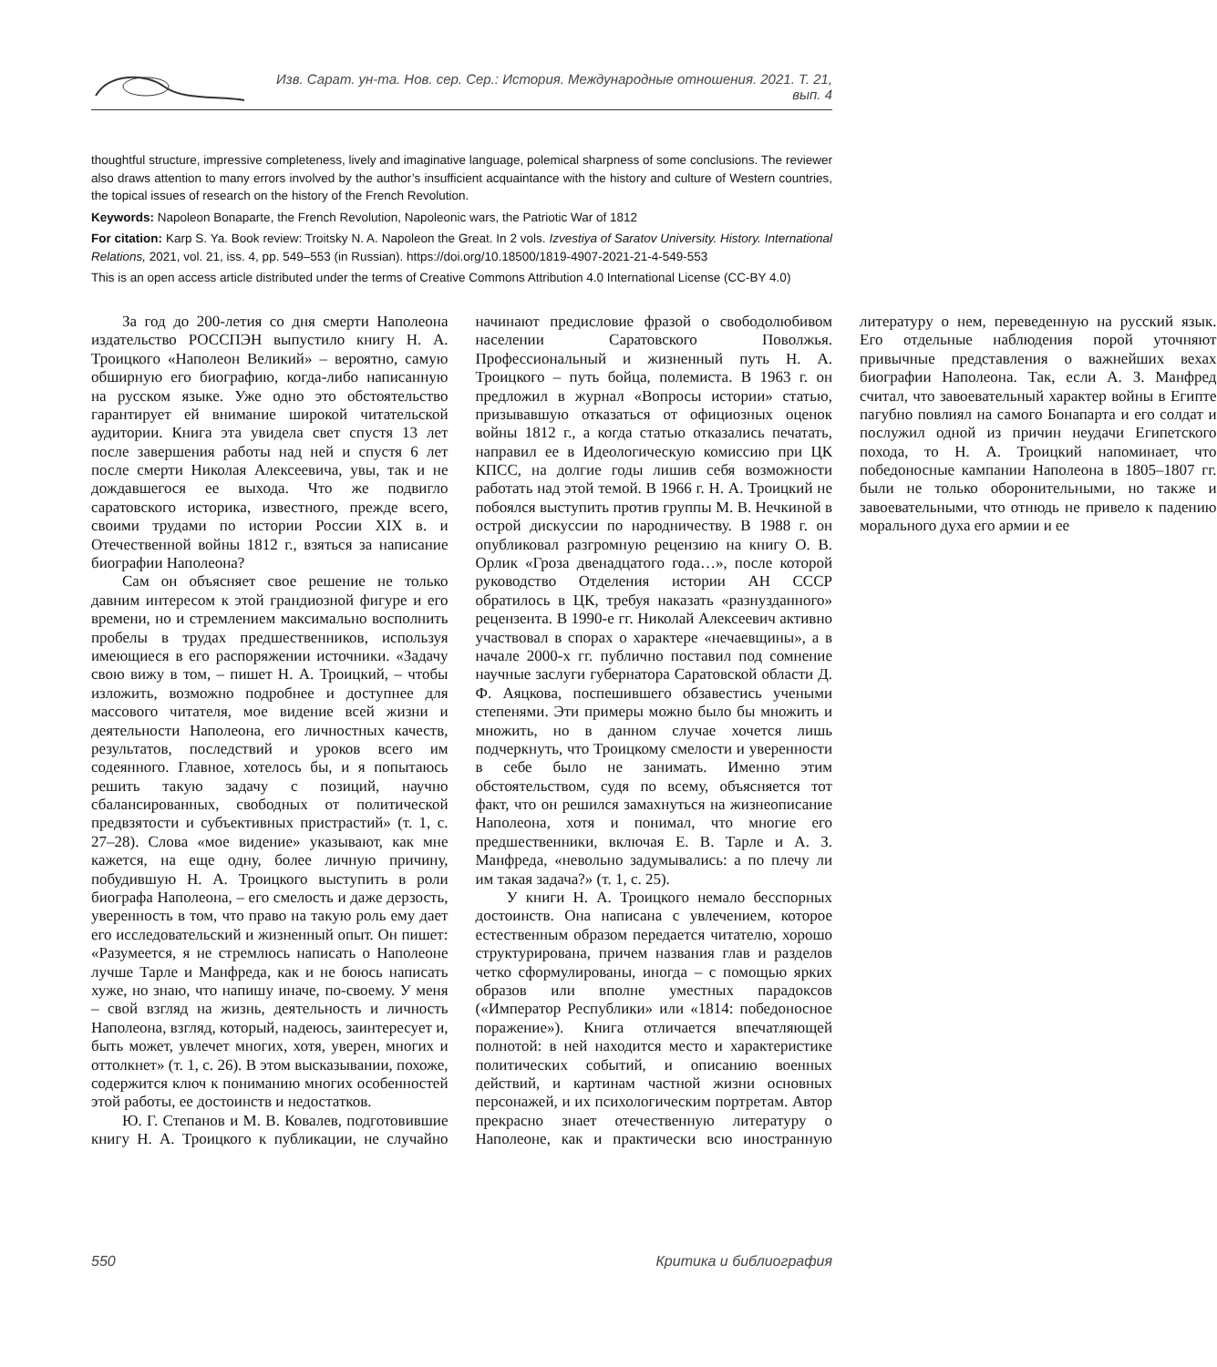Изв. Сарат. ун-та. Нов. сер. Сер.: История. Международные отношения. 2021. Т. 21, вып. 4
thoughtful structure, impressive completeness, lively and imaginative language, polemical sharpness of some conclusions. The reviewer also draws attention to many errors involved by the author’s insufficient acquaintance with the history and culture of Western countries, the topical issues of research on the history of the French Revolution.
Keywords: Napoleon Bonaparte, the French Revolution, Napoleonic wars, the Patriotic War of 1812
For citation: Karp S. Ya. Book review: Troitsky N. A. Napoleon the Great. In 2 vols. Izvestiya of Saratov University. History. International Relations, 2021, vol. 21, iss. 4, pp. 549–553 (in Russian). https://doi.org/10.18500/1819-4907-2021-21-4-549-553
This is an open access article distributed under the terms of Creative Commons Attribution 4.0 International License (CC-BY 4.0)
За год до 200-летия со дня смерти Наполеона издательство РОССПЭН выпустило книгу Н. А. Троицкого «Наполеон Великий» – вероятно, самую обширную его биографию, когда-либо написанную на русском языке. Уже одно это обстоятельство гарантирует ей внимание широкой читательской аудитории. Книга эта увидела свет спустя 13 лет после завершения работы над ней и спустя 6 лет после смерти Николая Алексеевича, увы, так и не дождавшегося ее выхода. Что же подвигло саратовского историка, известного, прежде всего, своими трудами по истории России XIX в. и Отечественной войны 1812 г., взяться за написание биографии Наполеона?
Сам он объясняет свое решение не только давним интересом к этой грандиозной фигуре и его времени, но и стремлением максимально восполнить пробелы в трудах предшественников, используя имеющиеся в его распоряжении источники. «Задачу свою вижу в том, – пишет Н. А. Троицкий, – чтобы изложить, возможно подробнее и доступнее для массового читателя, мое видение всей жизни и деятельности Наполеона, его личностных качеств, результатов, последствий и уроков всего им содеянного. Главное, хотелось бы, и я попытаюсь решить такую задачу с позиций, научно сбалансированных, свободных от политической предвзятости и субъективных пристрастий» (т. 1, с. 27–28). Слова «мое видение» указывают, как мне кажется, на еще одну, более личную причину, побудившую Н. А. Троицкого выступить в роли биографа Наполеона, – его смелость и даже дерзость, уверенность в том, что право на такую роль ему дает его исследовательский и жизненный опыт. Он пишет: «Разумеется, я не стремлюсь написать о Наполеоне лучше Тарле и Манфреда, как и не боюсь написать хуже, но знаю, что напишу иначе, по-своему. У меня – свой взгляд на жизнь, деятельность и личность Наполеона, взгляд, который, надеюсь, заинтересует и, быть может, увлечет многих, хотя, уверен, многих и оттолкнет» (т. 1, с. 26). В этом высказывании, похоже, содержится ключ к пониманию многих особенностей этой работы, ее достоинств и недостатков.
Ю. Г. Степанов и М. В. Ковалев, подготовившие книгу Н. А. Троицкого к публикации, не случайно начинают предисловие фразой о свободолюбивом населении Саратовского Поволжья. Профессиональный и жизненный путь Н. А. Троицкого – путь бойца, полемиста. В 1963 г. он предложил в журнал «Вопросы истории» статью, призывавшую отказаться от официозных оценок войны 1812 г., а когда статью отказались печатать, направил ее в Идеологическую комиссию при ЦК КПСС, на долгие годы лишив себя возможности работать над этой темой. В 1966 г. Н. А. Троицкий не побоялся выступить против группы М. В. Нечкиной в острой дискуссии по народничеству. В 1988 г. он опубликовал разгромную рецензию на книгу О. В. Орлик «Гроза двенадцатого года…», после которой руководство Отделения истории АН СССР обратилось в ЦК, требуя наказать «разнузданного» рецензента. В 1990-е гг. Николай Алексеевич активно участвовал в спорах о характере «нечаевщины», а в начале 2000-х гг. публично поставил под сомнение научные заслуги губернатора Саратовской области Д. Ф. Аяцкова, поспешившего обзавестись учеными степенями. Эти примеры можно было бы множить и множить, но в данном случае хочется лишь подчеркнуть, что Троицкому смелости и уверенности в себе было не занимать. Именно этим обстоятельством, судя по всему, объясняется тот факт, что он решился замахнуться на жизнеописание Наполеона, хотя и понимал, что многие его предшественники, включая Е. В. Тарле и А. З. Манфреда, «невольно задумывались: а по плечу ли им такая задача?» (т. 1, с. 25).
У книги Н. А. Троицкого немало бесспорных достоинств. Она написана с увлечением, которое естественным образом передается читателю, хорошо структурирована, причем названия глав и разделов четко сформулированы, иногда – с помощью ярких образов или вполне уместных парадоксов («Император Республики» или «1814: победоносное поражение»). Книга отличается впечатляющей полнотой: в ней находится место и характеристике политических событий, и описанию военных действий, и картинам частной жизни основных персонажей, и их психологическим портретам. Автор прекрасно знает отечественную литературу о Наполеоне, как и практически всю иностранную литературу о нем, переведенную на русский язык. Его отдельные наблюдения порой уточняют привычные представления о важнейших вехах биографии Наполеона. Так, если А. З. Манфред считал, что завоевательный характер войны в Египте пагубно повлиял на самого Бонапарта и его солдат и послужил одной из причин неудачи Египетского похода, то Н. А. Троицкий напоминает, что победоносные кампании Наполеона в 1805–1807 гг. были не только оборонительными, но также и завоевательными, что отнюдь не привело к падению морального духа его армии и ее
550 Критика и библиография